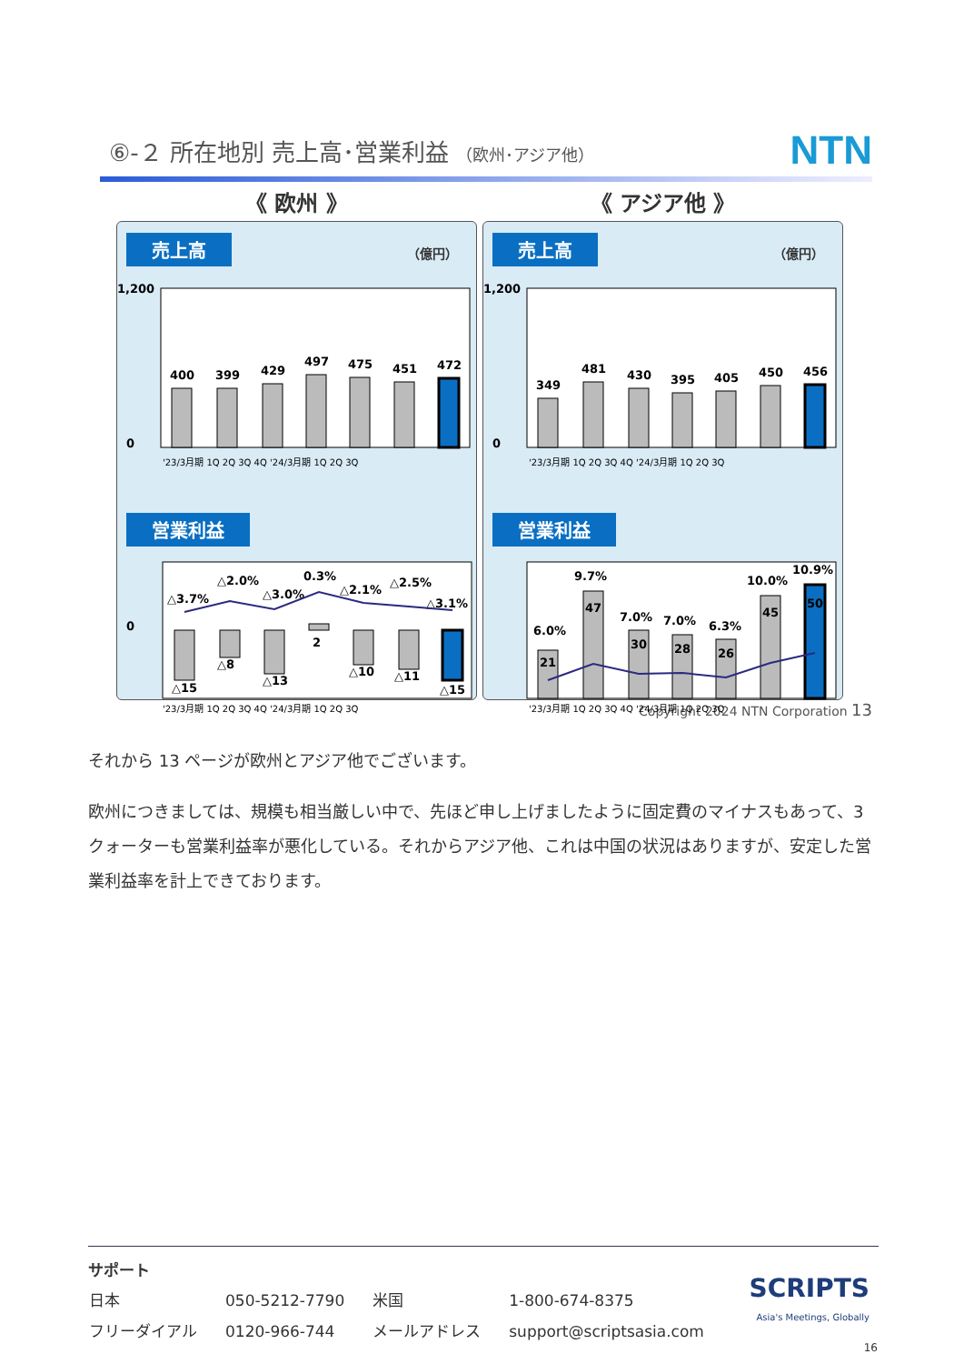⑥-２ 所在地別 売上高･営業利益 （欧州･アジア他） NTN
《 欧州 》
売上高 （億円）
1,200
0
400
399
429
497
475
451
472
'23/3月期 1Q 2Q 3Q 4Q '24/3月期 1Q 2Q 3Q
営業利益
0
△15
△8
△13
2
△10
△11
△15
△3.7%
△2.0%
△3.0%
0.3%
△2.1%
△2.5%
△3.1%
'23/3月期 1Q 2Q 3Q 4Q '24/3月期 1Q 2Q 3Q
《 アジア他 》
売上高 （億円）
1,200
0
349
481
430
395
405
450
456
'23/3月期 1Q 2Q 3Q 4Q '24/3月期 1Q 2Q 3Q
営業利益
21
47
30
28
26
45
50
6.0%
9.7%
7.0%
7.0%
6.3%
10.0%
10.9%
'23/3月期 1Q 2Q 3Q 4Q '24/3月期 1Q 2Q 3Q
Copyright 2024 NTN Corporation 13
それから 13 ページが欧州とアジア他でございます。
欧州につきましては、規模も相当厳しい中で、先ほど申し上げましたように固定費のマイナスもあって、3 クォーターも営業利益率が悪化している。それからアジア他、これは中国の状況はありますが、安定した営業利益率を計上できております。
サポート
| 日本 | 050-5212-7790 | 米国 | 1-800-674-8375 |
| フリーダイアル | 0120-966-744 | メールアドレス | support@scriptsasia.com |
SCRIPTS
Asia's Meetings, Globally
16